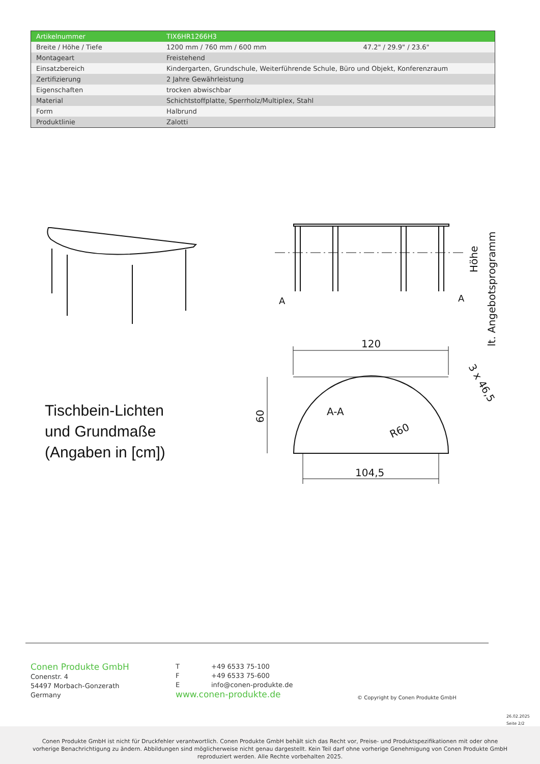| Artikelnummer | TIX6HR1266H3 | |
| Breite / Höhe / Tiefe | 1200 mm / 760 mm / 600 mm | 47.2" / 29.9" / 23.6" |
| Montageart | Freistehend | |
| Einsatzbereich | Kindergarten, Grundschule, Weiterführende Schule, Büro und Objekt, Konferenzraum | |
| Zertifizierung | 2 Jahre Gewährleistung | |
| Eigenschaften | trocken abwischbar | |
| Material | Schichtstoffplatte, Sperrholz/Multiplex, Stahl | |
| Form | Halbrund | |
| Produktlinie | Zalotti | |
A
A
Höhe
lt. Angebotsprogramm
120
60
A-A
R60
104,5
3 x 46,5
Tischbein-Lichten
und Grundmaße
(Angaben in [cm])
Conen Produkte GmbH
Conenstr. 4
54497 Morbach-Gonzerath
Germany
T +49 6533 75-100
F +49 6533 75-600
Einfo@conen-produkte.de
www.conen-produkte.de
© Copyright by Conen Produkte GmbH
26.02.2025
Seite 2/2
Conen Produkte GmbH ist nicht für Druckfehler verantwortlich. Conen Produkte GmbH behält sich das Recht vor, Preise- und Produktspezifikationen mit oder ohne
vorherige Benachrichtigung zu ändern. Abbildungen sind möglicherweise nicht genau dargestellt. Kein Teil darf ohne vorherige Genehmigung von Conen Produkte GmbH
reproduziert werden. Alle Rechte vorbehalten 2025.